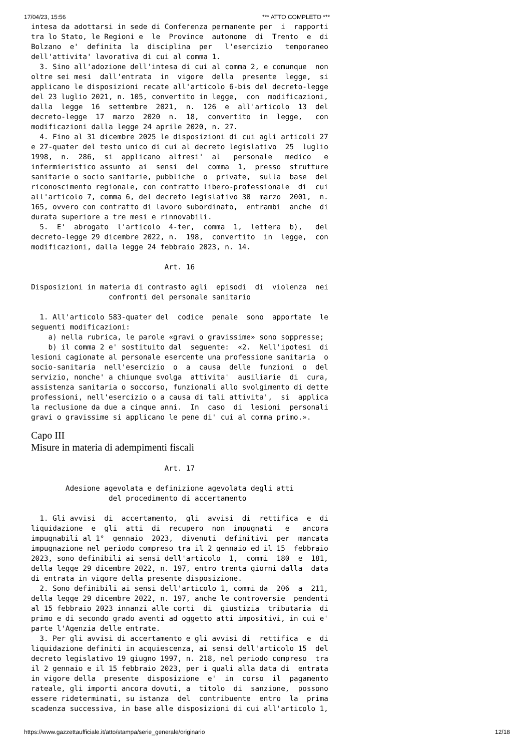17/04/23, 15:56 *** ATTO COMPLETO ***
intesa da adottarsi in sede di Conferenza permanente per  i  rapporti
tra lo Stato, le Regioni e  le  Province  autonome  di  Trento  e  di
Bolzano  e'  definita  la  disciplina  per   l'esercizio   temporaneo
dell'attivita' lavorativa di cui al comma 1.
  3. Sino all'adozione dell'intesa di cui al comma 2, e comunque  non
oltre sei mesi  dall'entrata  in  vigore  della  presente  legge,  si
applicano le disposizioni recate all'articolo 6-bis del decreto-legge
del 23 luglio 2021, n. 105, convertito in legge,  con  modificazioni,
dalla  legge  16  settembre  2021,  n.  126  e  all'articolo  13  del
decreto-legge  17  marzo  2020  n.  18,  convertito  in  legge,   con
modificazioni dalla legge 24 aprile 2020, n. 27.
  4. Fino al 31 dicembre 2025 le disposizioni di cui agli articoli 27
e 27-quater del testo unico di cui al decreto legislativo  25  luglio
1998,  n.  286,  si  applicano  altresi'  al   personale   medico   e
infermieristico assunto  ai  sensi  del  comma  1,  presso  strutture
sanitarie o socio sanitarie, pubbliche  o  private,  sulla  base  del
riconoscimento regionale, con contratto libero-professionale  di  cui
all'articolo 7, comma 6, del decreto legislativo 30  marzo  2001,  n.
165, ovvero con contratto di lavoro subordinato,  entrambi  anche  di
durata superiore a tre mesi e rinnovabili.
  5.  E'  abrogato  l'articolo  4-ter,  comma  1,  lettera  b),   del
decreto-legge 29 dicembre 2022, n.  198,  convertito  in  legge,  con
modificazioni, dalla legge 24 febbraio 2023, n. 14.

                               Art. 16

Disposizioni in materia di contrasto agli  episodi  di  violenza  nei
                  confronti del personale sanitario

  1. All'articolo 583-quater del  codice  penale  sono  apportate  le
seguenti modificazioni:
    a) nella rubrica, le parole «gravi o gravissime» sono soppresse;
    b) il comma 2 e' sostituito dal  seguente:  «2.  Nell'ipotesi  di
lesioni cagionate al personale esercente una professione sanitaria  o
socio-sanitaria  nell'esercizio  o  a  causa  delle  funzioni  o  del
servizio, nonche' a chiunque svolga  attivita'  ausiliarie  di  cura,
assistenza sanitaria o soccorso, funzionali allo svolgimento di dette
professioni, nell'esercizio o a causa di tali attivita',  si  applica
la reclusione da due a cinque anni.  In  caso  di  lesioni  personali
gravi o gravissime si applicano le pene di' cui al comma primo.».
Capo III
Misure in materia di adempimenti fiscali
                               Art. 17

        Adesione agevolata e definizione agevolata degli atti
                  del procedimento di accertamento

  1. Gli avvisi  di  accertamento,  gli  avvisi  di  rettifica  e  di
liquidazione  e  gli  atti  di  recupero  non  impugnati   e   ancora
impugnabili al 1°  gennaio  2023,  divenuti  definitivi  per  mancata
impugnazione nel periodo compreso tra il 2 gennaio ed il 15  febbraio
2023, sono definibili ai sensi dell'articolo  1,  commi  180  e  181,
della legge 29 dicembre 2022, n. 197, entro trenta giorni dalla  data
di entrata in vigore della presente disposizione.
  2. Sono definibili ai sensi dell'articolo 1, commi da  206  a  211,
della legge 29 dicembre 2022, n. 197, anche le controversie  pendenti
al 15 febbraio 2023 innanzi alle corti  di  giustizia  tributaria  di
primo e di secondo grado aventi ad oggetto atti impositivi, in cui e'
parte l'Agenzia delle entrate.
  3. Per gli avvisi di accertamento e gli avvisi di  rettifica  e  di
liquidazione definiti in acquiescenza, ai sensi dell'articolo 15  del
decreto legislativo 19 giugno 1997, n. 218, nel periodo compreso  tra
il 2 gennaio e il 15 febbraio 2023, per i quali alla data di  entrata
in vigore della  presente  disposizione  e'  in  corso  il  pagamento
rateale, gli importi ancora dovuti, a  titolo  di  sanzione,  possono
essere rideterminati, su istanza  del  contribuente  entro  la  prima
scadenza successiva, in base alle disposizioni di cui all'articolo 1,
https://www.gazzettaufficiale.it/atto/stampa/serie_generale/originario 12/18